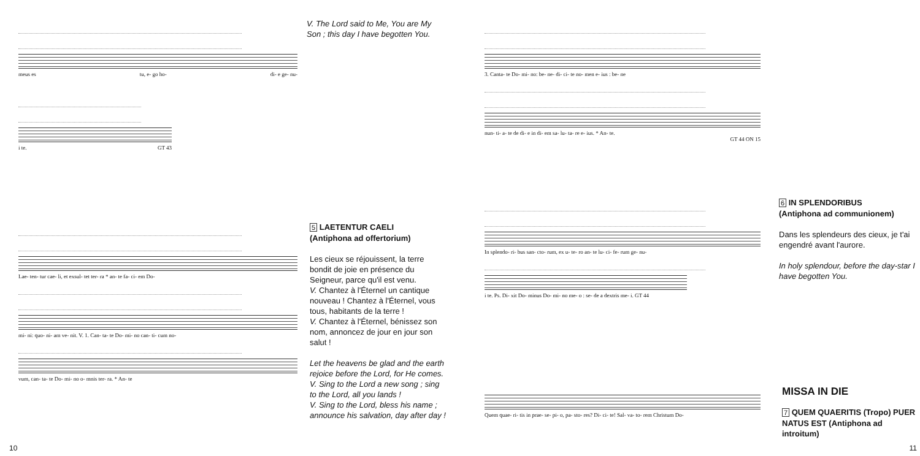meus es tu, e- go ho- di- e ge- nu-
V. The Lord said to Me, You are My Son ; this day I have begotten You.
i te. GT 43
Lae- ten- tur cae- li, et exsul- tet ter- ra * an- te fa- ci- em Do-
mi- ni: quo- ni- am ve- nit. V. 1. Can- ta- te Do- mi- no can- ti- cum no-
vum, can- ta- te Do- mi- no o- mnis ter- ra. * An- te
5 LAETENTUR CAELI
(Antiphona ad offertorium)
Les cieux se réjouissent, la terre bondit de joie en présence du Seigneur, parce qu'il est venu.
V. Chantez à l'Éternel un cantique nouveau ! Chantez à l'Éternel, vous tous, habitants de la terre !
V. Chantez à l'Éternel, bénissez son nom, annoncez de jour en jour son salut !
Let the heavens be glad and the earth rejoice before the Lord, for He comes.
V. Sing to the Lord a new song ; sing to the Lord, all you lands !
V. Sing to the Lord, bless his name ; announce his salvation, day after day !
10
3. Canta- te Do- mi- no: be- ne- di- ci- te no- men e- ius : be- ne
nun- ti- a- te de di- e in di- em sa- lu- ta- re e- ius. * An- te.
GT 44 ON 15
In splendo- ri- bus san- cto- rum, ex u- te- ro an- te lu- ci- fe- rum ge- nu-
i te. Ps. Di- xit Do- minus Do- mi- no me- o : se- de a dextris me- i. GT 44
Quem quae- ri- tis in prae- se- pi- o, pa- sto- res? Di- ci- te! Sal- va- to- rem Christum Do-
6 IN SPLENDORIBUS
(Antiphona ad communionem)
Dans les splendeurs des cieux, je t'ai engendré avant l'aurore.
In holy splendour, before the day-star I have begotten You.
MISSA IN DIE
7 QUEM QUAERITIS (Tropo) PUER NATUS EST (Antiphona ad introitum)
11